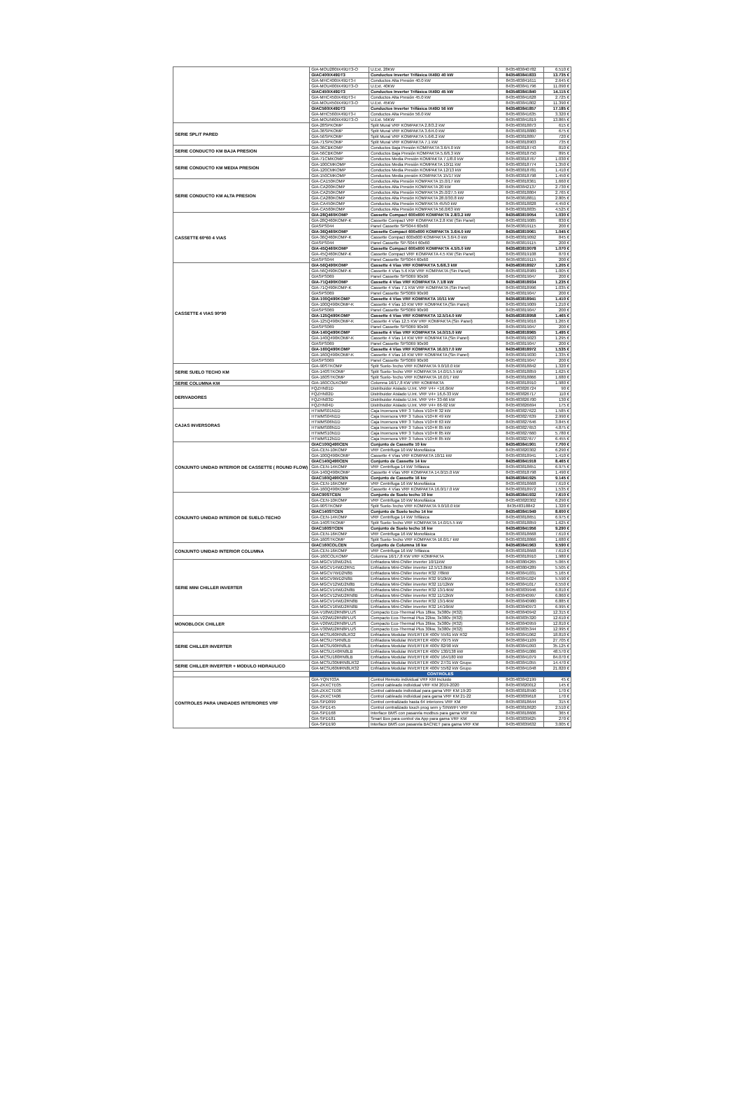| | GIA-MOU280IX49DT3-O | U.Ext. 28KW | 8435483840782 | 6.510 € |
| | GIAC400IX49DT3 | Conductos Inverter Trifásica IX49D 40 kW | 8435483841833 | 13.735 € |
| | GIA-MHC400IX49DT3-I | Conductos Alta Presión 40.0 kW | 8435483841611 | 2.645 € |
| | GIA-MOU400IX49DT3-O | U.Ext. 40KW | 8435483841796 | 11.090 € |
| | GIAC450IX49DT3 | Conductos Inverter Trifásica IX49D 45 kW | 8435483841840 | 14.115 € |
| | GIA-MHC450IX49DT3-I | Conductos Alta Presión 45.0 kW | 8435483841628 | 2.725 € |
| | GIA-MOU450IX49DT3-O | U.Ext. 45KW | 8435483841802 | 11.390 € |
| | GIAC560IX49DT3 | Conductos Inverter Trifásica IX49D 56 kW | 8435483841857 | 17.185 € |
| | GIA-MHC560IX49DT3-I | Conductos Alta Presión 56.0 kW | 8435483841635 | 3.320 € |
| | GIA-MOU560IX49DT3-O | U.Ext. 56KW | 8435483841819 | 13.865 € |
| SERIE SPLIT PARED | GIA-28SPKOMP | Split Mural VRF KOMPAKTA 2.8/3.2 kW | 8435483818873 | 615 € |
| | GIA-36SPKOMP | Split Mural VRF KOMPAKTA 3.6/4.0 kW | 8435483818880 | 675 € |
| | GIA-56SPKOMP | Split Mural VRF KOMPAKTA 5.6/6.2 kW | 8435483818897 | 720 € |
| | GIA-71SPKOMP | Split Mural VRF KOMPAKTA 7.1 kW | 8435483818903 | 735 € |
| SERIE CONDUCTO KM BAJA PRESION | GIA-36CBKOMP | Conductos Baja Presión KOMPAKTA 3.6/4.0 kW | 8435483818743 | 810 € |
| | GIA-56CBKOMP | Conductos Baja Presión KOMPAKTA 5.6/6.3 kW | 8435483818750 | 895 € |
| SERIE CONDUCTO KM MEDIA PRESION | GIA-71CMKOMP | Conductos Media Presión KOMPAKTA 7.1/8.0 kW | 8435483818767 | 1.030 € |
| | GIA-100CMKOMP | Conductos Media Presión KOMPAKTA 10/11 kW | 8435483818774 | 1.350 € |
| | GIA-120CMKOMP | Conductos Media Presión KOMPAKTA 12/13 kW | 8435483818781 | 1.410 € |
| | GIA-150CMKOMP | Conductos Media presión KOMPAKTA 15/17 kW | 8435483818798 | 1.450 € |
| SERIE CONDUCTO KM ALTA PRESION | GIA-CA150KOMP | Conductos Alta Presión KOMPAKTA 15.0/17 kW | 8435483818361 | 1.660 € |
| | GIA-CA200KOMP | Conductos Alta Presión KOMPAKTA 20 kW | 8435483842137 | 2.730 € |
| | GIA-CA250KOMP | Conductos Alta Presión KOMPAKTA 25.0/27.5 kW | 8435483818804 | 2.765 € |
| | GIA-CA280KOMP | Conductos Alta Presión KOMPAKTA 28.0/30.8 kW | 8435483818811 | 2.805 € |
| | GIA-CA450KOMP | Conductos Alta Presión KOMPAKTA 45/50 kW | 8435483818828 | 4.450 € |
| | GIA-CA560KOMP | Conductos Alta Presión KOMPAKTA 56.0/63 kW | 8435483818835 | 4.525 € |
| CASSETTE 60*60 4 VIAS | GIA-28Q460KOMP | Cassette Compact 600x600 KOMPAKTA 2.8/3.2 kW | 8435483819054 | 1.030 € |
| | GIA-28Q460KOMP-K | Cassette Compact VRF KOMPAKTA 2.8 KW (Sin Panel) | 8435483819085 | 830 € |
| | GIASPS044 | Panel Cassette SPS044 60x60 | 8435483819115 | 200 € |
| | GIA-36Q460KOMP | Cassette Compact 600x600 KOMPAKTA 3.6/4.0 kW | 8435483819061 | 1.045 € |
| | GIA-36Q460KOMP-K | Cassette Compact 600x600 KOMPAKTA 3.6/4.0 kW | 8435483819092 | 845 € |
| | GIASPS044 | Panel Cassette SP-S044 60x60 | 8435483819115 | 200 € |
| | GIA-45Q460KOMP | Cassette Compact 600x600 KOMPAKTA 4.5/5.0 kW | 8435483819078 | 1.070 € |
| | GIA-45Q460KOMP-K | Cassette Compact VRF KOMPAKTA 4.5 KW (Sin Panel) | 8435483819108 | 870 € |
| | GIASPS044 | Panel Cassette SPS044 60x60 | 8435483819115 | 200 € |
| CASSETTE 4 VIAS 90*90 | GIA-56Q490KOMP | Cassette 4 Vías VRF KOMPAKTA 5.6/6.3 kW | 8435483818927 | 1.205 € |
| | GIA-56Q490KOMP-K | Cassette 4 Vías 5.6 KW VRF KOMPAKTA (Sin Panel) | 8435483818989 | 1.005 € |
| | GIASPS069 | Panel Cassette SPS069 90x90 | 8435483819047 | 200 € |
| | GIA-71Q490KOMP | Cassette 4 Vías VRF KOMPAKTA 7.1/8 kW | 8435483818934 | 1.235 € |
| | GIA-71Q490KOMP-K | Cassette 4 Vías 7.1 KW VRF KOMPAKTA (Sin Panel) | 8435483818996 | 1.035 € |
| | GIASPS069 | Panel Cassette SPS069 90x90 | 8435483819047 | 200 € |
| | GIA-100Q490KOMP | Cassette 4 Vías VRF KOMPAKTA 10/11 kW | 8435483818941 | 1.410 € |
| | GIA-100Q490KOMP-K | Cassette 4 Vías 10 KW VRF KOMPAKTA (Sin Panel) | 8435483819009 | 1.210 € |
| | GIASPS069 | Panel Cassette SPS069 90x90 | 8435483819047 | 200 € |
| | GIA-125Q490KOMP | Cassette 4 Vías VRF KOMPAKTA 12.5/14.0 kW | 8435483818958 | 1.465 € |
| | GIA-125Q490KOMP-K | Cassette 4 Vías 12.5 KW VRF KOMPAKTA (Sin Panel) | 8435483819016 | 1.265 € |
| | GIASPS069 | Panel Cassette SPS069 90x90 | 8435483819047 | 200 € |
| | GIA-140Q490KOMP | Cassette 4 Vías VRF KOMPAKTA 14.0/15.0 kW | 8435483818965 | 1.495 € |
| | GIA-140Q490KOMP-K | Cassette 4 Vías 14 KW VRF KOMPAKTA (Sin Panel) | 8435483819023 | 1.295 € |
| | GIASPS069 | Panel Cassette SPS069 90x90 | 8435483819047 | 200 € |
| | GIA-160Q490KOMP | Cassette 4 Vías VRF KOMPAKTA 16.0/17.0 kW | 8435483818972 | 1.535 € |
| | GIA-160Q490KOMP-K | Cassette 4 Vías 16 KW VRF KOMPAKTA (Sin Panel) | 8435483819030 | 1.335 € |
| | GIASPS069 | Panel Cassette SPS069 90x90 | 8435483819047 | 200 € |
| SERIE SUELO TECHO KM | GIA-90STKOMP | Split Suelo-Techo VRF KOMPAKTA 9.0/10.0 kW | 8435483818842 | 1.320 € |
| | GIA-140STKOMP | Split Suelo-Techo VRF KOMPAKTA 14.0/15.5 kW | 8435483818859 | 1.625 € |
| | GIA-160STKOMP | Split Suelo-Techo VRF KOMPAKTA 16.0/17 kW | 8435483818866 | 1.680 € |
| SERIE COLUMNA KM | GIA-160COLKOMP | Columna 16/17,8 KW VRF KOMPAKTA | 8435483818910 | 1.980 € |
| DERIVADORES | FQZHN01D | Distribuidor Aislado U.Int. VRF V4+ <16,6kW | 8435483826724 | 90 € |
| | FQZHN02D | Distribuidor Aislado U.Int. VRF V4+ 16,6-33 kW | 8435483826717 | 110 € |
| | FQZHN03D | Distribuidor Aislado U.Int. VRF V4+ 33-66 kW | 8435483826700 | 130 € |
| | FQZHN04D | Distribuidor Aislado U.Int. VRF V4+ 66-92 kW | 8435483826694 | 175 € |
| CAJAS INVERSORAS | HTWMS01N1D | Caja Inversora VRF 3 Tubos V10+R 32 kW | 8435483827622 | 1.585 € |
| | HTWMS04N1D | Caja Inversora VRF 3 Tubos V10+R 49 kW | 8435483827639 | 2.990 € |
| | HTWMS06N1D | Caja Inversora VRF 3 Tubos V10+R 63 kW | 8435483827646 | 3.845 € |
| | HTWMS08N1D | Caja Inversora VRF 3 Tubos V10+R 85 kW | 8435483827653 | 4.875 € |
| | HTWMS10N1D | Caja Inversora VRF 3 Tubos V10+R 85 kW | 8435483827660 | 5.780 € |
| | HTWMS12N1D | Caja Inversora VRF 3 Tubos V10+R 85 kW | 8435483827677 | 6.455 € |
| CONJUNTO UNIDAD INTERIOR DE CASSETTE ( ROUND FLOW) | GIAC100Q490CEN | Conjunto de Cassette 10 kw | 8435483841901 | 7.700 € |
| | GIA-CEN-10KOMP | VRF Centrifuga 10 kW Monofásica | 8435483820302 | 6.290 € |
| | GIA-100Q490KOMP | Cassette 4 Vías VRF KOMPAKTA 10/11 kW | 8435483818941 | 1.410 € |
| | GIAC140Q490CEN | Conjunto de Cassette 14 kw | 8435483841918 | 8.465 € |
| | GIA-CEN-14KOMP | VRF Centrifuga 14 kW Trifásica | 8435483818651 | 6.975 € |
| | GIA-140Q490KOMP | Cassette 4 Vías VRF KOMPAKTA 14.0/15.0 kW | 8435483818798 | 1.490 € |
| | GIAC160Q490CEN | Conjunto de Cassette 16 kw | 8435483841925 | 9.145 € |
| | GIA-CEN-16KOMP | VRF Centrifuga 16 kW Monofásica | 8435483818668 | 7.610 € |
| | GIA-160Q490KOMP | Cassette 4 Vías VRF KOMPAKTA 16.0/17.0 kW | 8435483818972 | 1.535 € |
| CONJUNTO UNIDAD INTERIOR DE SUELO-TECHO | GIAC90STCEN | Conjunto de Suelo techo 10 kw | 8435483841932 | 7.610 € |
| | GIA-CEN-10KOMP | VRF Centrifuga 10 kW Monofásica | 8435483820302 | 6.290 € |
| | GIA-90STKOMP | Split Suelo-Techo VRF KOMPAKTA 9.0/10.0 kW | 843548318842 | 1.320 € |
| | GIAC140STCEN | Conjunto de Suelo techo 14 kw | 8435483841949 | 8.600 € |
| | GIA-CEN-14KOMP | VRF Centrifuga 14 kW Trifásica | 8435483818651 | 6.975 € |
| | GIA-140STKOMP | Split Suelo-Techo VRF KOMPAKTA 14.0/15.5 kW | 8435483818859 | 1.625 € |
| | GIAC160STCEN | Conjunto de Suelo techo 16 kw | 8435483841956 | 9.290 € |
| | GIA-CEN-16KOMP | VRF Centrifuga 16 kW Monofásica | 8435483818668 | 7.610 € |
| | GIA-160STKOMP | Split Suelo-Techo VRF KOMPAKTA 16.0/17 kW | 8435483818866 | 1.680 € |
| CONJUNTO UNIDAD INTERIOR COLUMNA | GIAC160COLCEN | Conjunto de Columna 16 kw | 8435483841963 | 9.590 € |
| | GIA-CEN-16KOMP | VRF Centrifuga 16 kW Trifásica | 8435483818668 | 7.610 € |
| | GIA-160COLKOMP | Columna 16/17,8 KW VRF KOMPAKTA | 8435483818910 | 1.980 € |
| SERIE MINI CHILLER INVERTER | GIA-MGCV10WD2N1 | Enfriadora Mini-Chiller inverter 10/11kW | 8435483804265 | 5.065 € |
| | GIA-MGCV14WD2RN1 | Enfriadora Mini-Chiller inverter 12.5/13.8kW | 8435483804289 | 5.505 € |
| | GIA-MGCV7WD2N8B | Enfriadora Mini-Chiller inverter R32 7/8kW | 8435483841031 | 5.165 € |
| | GIA-MGCV9WD2N8B | Enfriadora Mini-Chiller inverter R32 9/10kW | 8435483841024 | 5.590 € |
| | GIA-MGCV12WD2N8B | Enfriadora Mini-Chiller inverter R32 11/12kW | 8435483841017 | 6.550 € |
| | GIA-MGCV14WD2N8B | Enfriadora Mini-Chiller inverter R32 13/14kW | 8435483839946 | 6.810 € |
| | GIA-MGCV12WD2RN8B | Enfriadora Mini-Chiller inverter R32 11/12kW | 8435483840997 | 6.860 € |
| | GIA-MGCV14WD2RN8B | Enfriadora Mini-Chiller inverter R32 13/14kW | 8435483840980 | 6.885 € |
| | GIA-MGCV16WD2RN8B | Enfriadora Mini-Chiller inverter R32 14/16kW | 8435483840973 | 6.995 € |
| | GIA-V18WD2RN8PLUS | Compacto Eco-Thermal Plus 18kw, 3x380v (R32) | 8435483840942 | 12.315 € |
| MONOBLOCK CHILLER | GIA-V22WD2RN8PLUS | Compacto Eco-Thermal Plus 22kw, 3x380v (R32) | 8435483835320 | 12.610 € |
| | GIA-V26WD2RN8PLUS | Compacto Eco-Thermal Plus 26kw, 3x380v (R32) | 8435483840959 | 12.810 € |
| | GIA-V30WD2RN8PLUS | Compacto Eco-Thermal Plus 30kw, 3x380v (R32) | 8435483835344 | 12.995 € |
| SERIE CHILLER INVERTER | GIA-MCSU60RN8LR32 | Enfriadora Modular INVERTER 400V 55/61 kW R32 | 8435483841062 | 18.810 € |
| | GIA-MCSU75RN8LB | Enfriadora Modular INVERTER 400V 70/75 kW | 8435483841109 | 27.705 € |
| | GIA-MCSU90RN8LB | Enfriadora Modular INVERTER 400V 82/90 kW | 8435483841093 | 35.125 € |
| | GIA-MCSU140RN8LB | Enfriadora Modular INVERTER 400V 130/138 kW | 8435483841086 | 48.570 € |
| | GIA-MCSU180RN8LB | Enfriadora Modular INVERTER 400V 164/180 kW | 8435483841079 | 84.070 € |
| SERIE CHILLER INVERTER + MODULO HIDRAULICO | GIA-MCSU30MRN8LR32 | Enfriadora Modular INVERTER 400V 27/31 kW Grupo | 8435483841055 | 14.470 € |
| | GIA-MCSU60MRN8LR32 | Enfriadora Modular INVERTER 400V 55/62 kW Grupo | 8435483841048 | 21.820 € |
| | CONTROLES | | | |
| CONTROLES PARA UNIDADES INTERIORES VRF | GIA-YQNT03A | Control Remoto individual VRF KM Incluido | 8435483842199 | 45 € |
| | GIA-ZKXCTE05 | Control cableado individual VRF KM 2019-2020 | 8435483820012 | 145 € |
| | GIA-ZKXCTE06 | Control cableado individual para gama VRF KM 19-20 | 8435483818590 | 170 € |
| | GIA-ZKXCTA06 | Control cableado individual para gama VRF KM 21-22 | 8435483839618 | 170 € |
| | GIA-SPD099 | Control centralizado hasta 64 interiores VRF KM | 8435483818644 | 315 € |
| | GIA-SPD145 | Control centralizado touch prog sem y SINWIFI VRF | 8435483818620 | 2.510 € |
| | GIA-SPD168 | Interface BMS con pasarela modbus para gama VRF KM | 8435483818606 | 365 € |
| | GIA-SPD181 | Smart Box para control via App para gama VRF KM | 8435483839625 | 270 € |
| | GIA-SPD190 | Interface BMS con pasarela BACNET para gama VRF KM | 8435483839632 | 3.005 € |